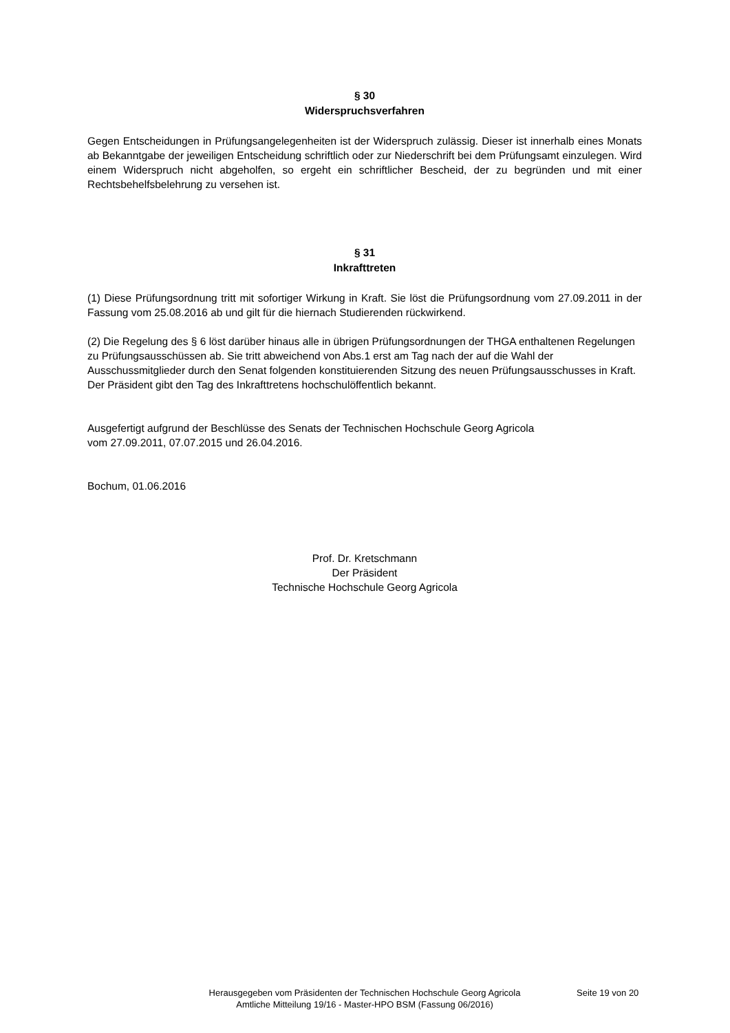§ 30
Widerspruchsverfahren
Gegen Entscheidungen in Prüfungsangelegenheiten ist der Widerspruch zulässig. Dieser ist innerhalb eines Monats ab Bekanntgabe der jeweiligen Entscheidung schriftlich oder zur Niederschrift bei dem Prüfungsamt einzulegen. Wird einem Widerspruch nicht abgeholfen, so ergeht ein schriftlicher Bescheid, der zu begründen und mit einer Rechtsbehelfsbelehrung zu versehen ist.
§ 31
Inkrafttreten
(1) Diese Prüfungsordnung tritt mit sofortiger Wirkung in Kraft. Sie löst die Prüfungsordnung vom 27.09.2011 in der Fassung vom 25.08.2016 ab und gilt für die hiernach Studierenden rückwirkend.
(2) Die Regelung des § 6 löst darüber hinaus alle in übrigen Prüfungsordnungen der THGA enthaltenen Regelungen zu Prüfungsausschüssen ab. Sie tritt abweichend von Abs.1 erst am Tag nach der auf die Wahl der Ausschussmitglieder durch den Senat folgenden konstituierenden Sitzung des neuen Prüfungsausschusses in Kraft. Der Präsident gibt den Tag des Inkrafttretens hochschulöffentlich bekannt.
Ausgefertigt aufgrund der Beschlüsse des Senats der Technischen Hochschule Georg Agricola
vom 27.09.2011, 07.07.2015 und 26.04.2016.
Bochum, 01.06.2016
Prof. Dr. Kretschmann
Der Präsident
Technische Hochschule Georg Agricola
Herausgegeben vom Präsidenten der Technischen Hochschule Georg Agricola
Amtliche Mitteilung 19/16 - Master-HPO BSM (Fassung 06/2016)
Seite 19 von 20